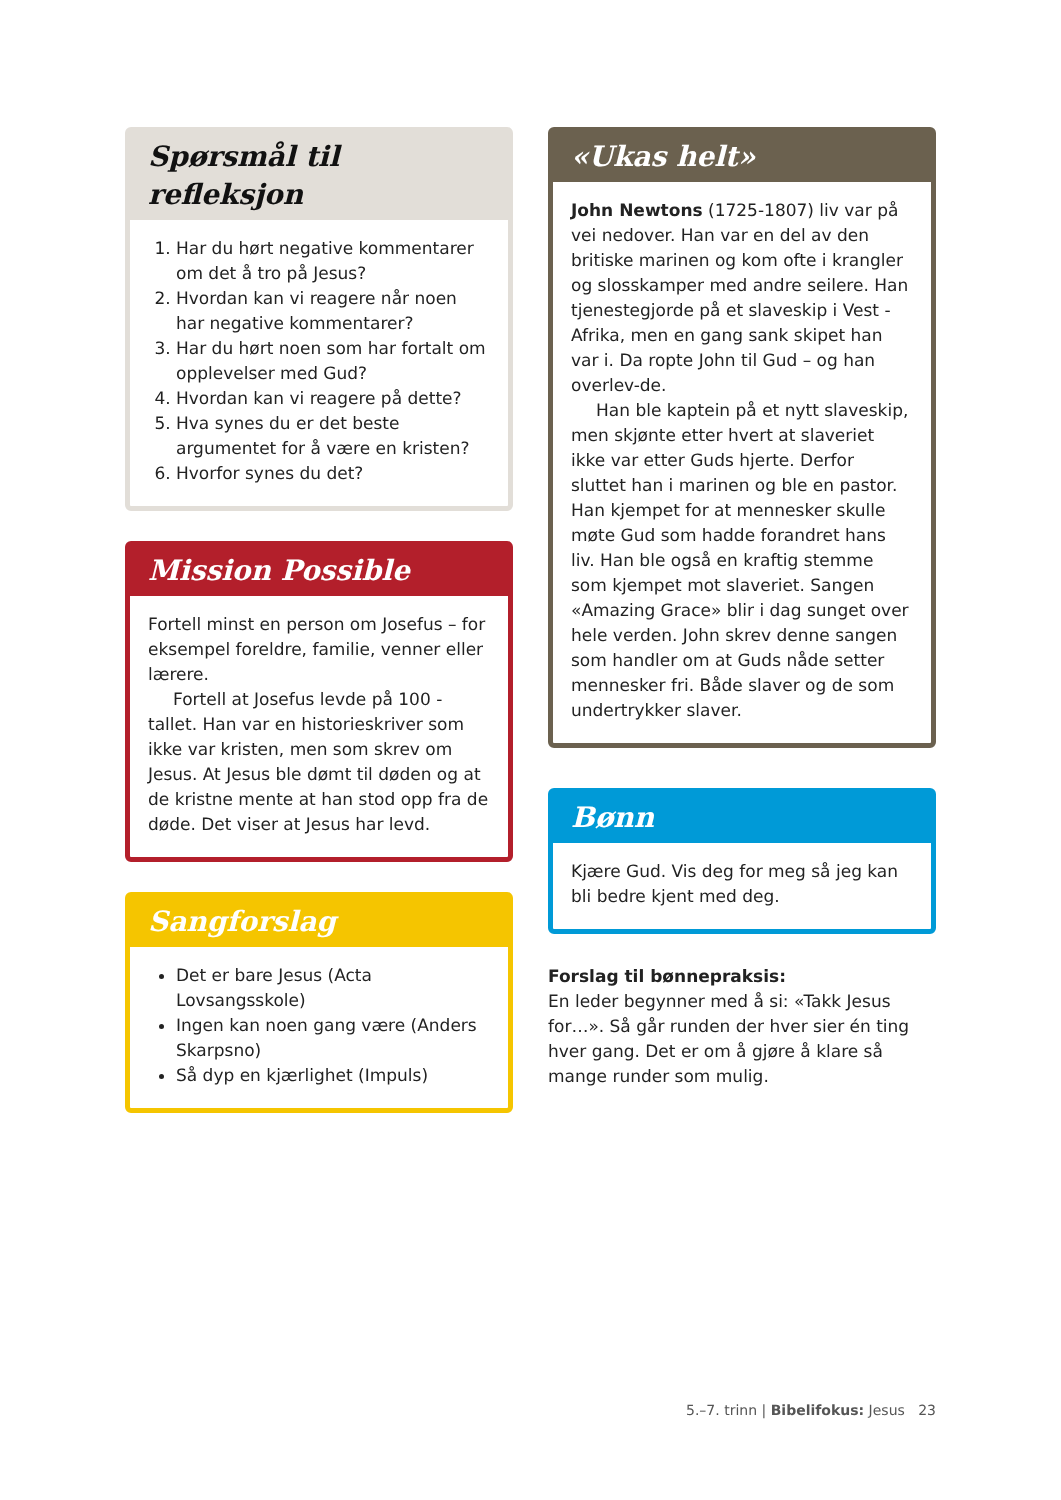Spørsmål til refleksjon
1. Har du hørt negative kommentarer om det å tro på Jesus?
2. Hvordan kan vi reagere når noen har negative kommentarer?
3. Har du hørt noen som har fortalt om opplevelser med Gud?
4. Hvordan kan vi reagere på dette?
5. Hva synes du er det beste argumentet for å være en kristen?
6. Hvorfor synes du det?
Mission Possible
Fortell minst en person om Josefus – for eksempel foreldre, familie, venner eller lærere.
Fortell at Josefus levde på 100 - tallet. Han var en historieskriver som ikke var kristen, men som skrev om Jesus. At Jesus ble dømt til døden og at de kristne mente at han stod opp fra de døde. Det viser at Jesus har levd.
Sangforslag
Det er bare Jesus (Acta Lovsangsskole)
Ingen kan noen gang være (Anders Skarpsno)
Så dyp en kjærlighet (Impuls)
«Ukas helt»
John Newtons (1725-1807) liv var på vei nedover. Han var en del av den britiske marinen og kom ofte i krangler og slosskamper med andre seilere. Han tjenestegjorde på et slaveskip i Vest - Afrika, men en gang sank skipet han var i. Da ropte John til Gud – og han overlev-de.
Han ble kaptein på et nytt slaveskip, men skjønte etter hvert at slaveriet ikke var etter Guds hjerte. Derfor sluttet han i marinen og ble en pastor. Han kjempet for at mennesker skulle møte Gud som hadde forandret hans liv. Han ble også en kraftig stemme som kjempet mot slaveriet. Sangen «Amazing Grace» blir i dag sunget over hele verden. John skrev denne sangen som handler om at Guds nåde setter mennesker fri. Både slaver og de som undertrykker slaver.
Bønn
Kjære Gud. Vis deg for meg så jeg kan bli bedre kjent med deg.
Forslag til bønnepraksis:
En leder begynner med å si: «Takk Jesus for…». Så går runden der hver sier én ting hver gang. Det er om å gjøre å klare så mange runder som mulig.
5.–7. trinn | Bibelifokus: Jesus 23